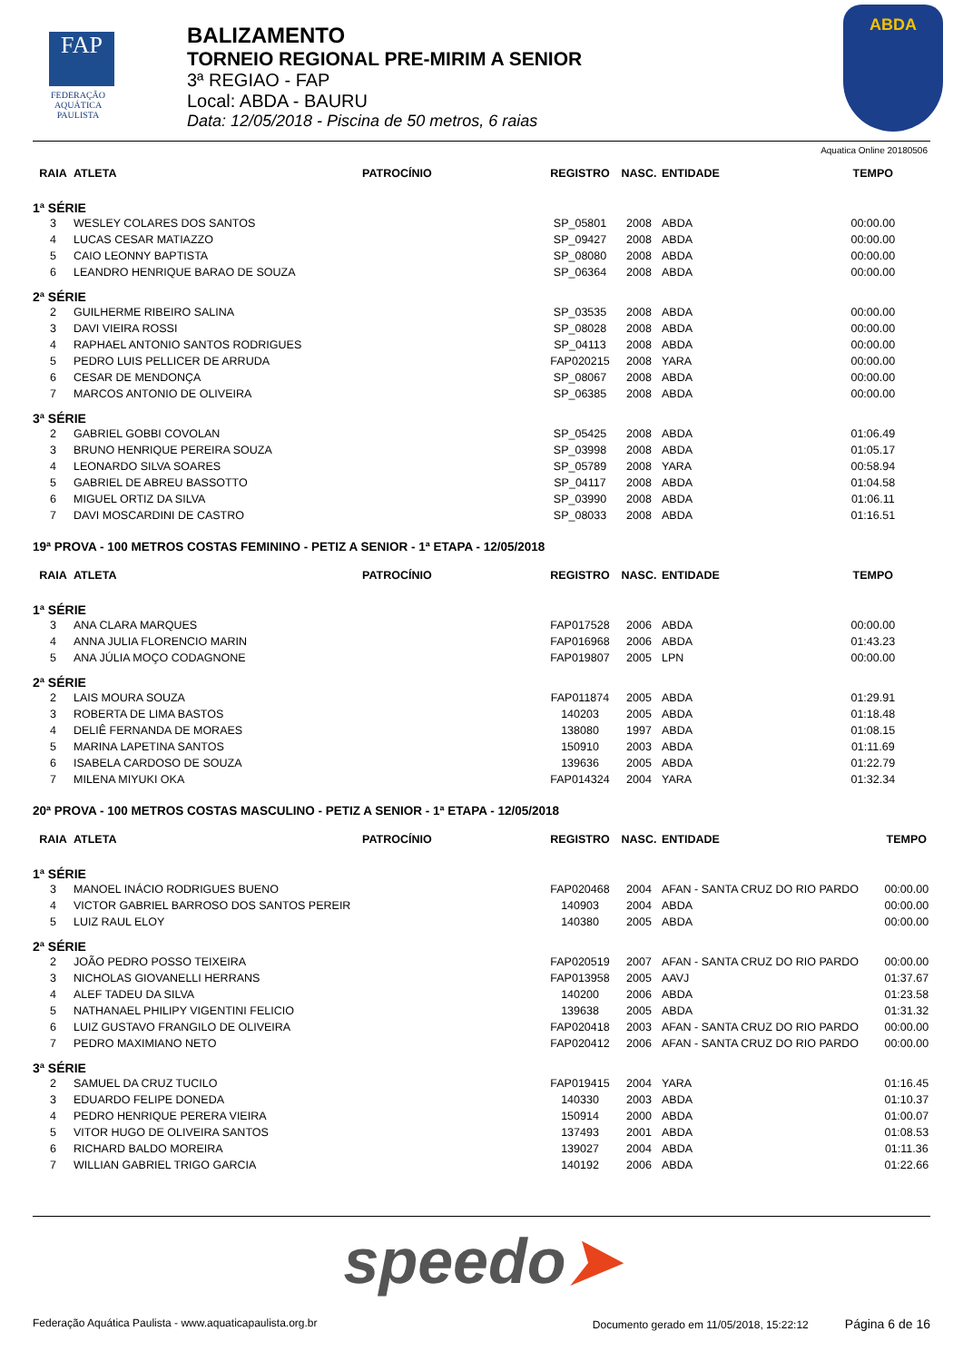FAP
FEDERAÇÃO
AQUÁTICA
PAULISTA
BALIZAMENTO
TORNEIO REGIONAL PRE-MIRIM A SENIOR
3ª REGIAO - FAP
Local: ABDA - BAURU
Data: 12/05/2018 - Piscina de 50 metros, 6 raias
ABDA
Aquatica Online 20180506
| RAIA | ATLETA | PATROCÍNIO | REGISTRO | NASC. | ENTIDADE | TEMPO |
| --- | --- | --- | --- | --- | --- | --- |
| 1ª SÉRIE | | | | | | |
| 3 | WESLEY COLARES DOS SANTOS | | SP_05801 | 2008 | ABDA | 00:00.00 |
| 4 | LUCAS CESAR MATIAZZO | | SP_09427 | 2008 | ABDA | 00:00.00 |
| 5 | CAIO LEONNY BAPTISTA | | SP_08080 | 2008 | ABDA | 00:00.00 |
| 6 | LEANDRO HENRIQUE BARAO DE SOUZA | | SP_06364 | 2008 | ABDA | 00:00.00 |
| 2ª SÉRIE | | | | | | |
| 2 | GUILHERME RIBEIRO SALINA | | SP_03535 | 2008 | ABDA | 00:00.00 |
| 3 | DAVI VIEIRA ROSSI | | SP_08028 | 2008 | ABDA | 00:00.00 |
| 4 | RAPHAEL ANTONIO SANTOS RODRIGUES | | SP_04113 | 2008 | ABDA | 00:00.00 |
| 5 | PEDRO LUIS PELLICER DE ARRUDA | | FAP020215 | 2008 | YARA | 00:00.00 |
| 6 | CESAR DE MENDONÇA | | SP_08067 | 2008 | ABDA | 00:00.00 |
| 7 | MARCOS ANTONIO DE OLIVEIRA | | SP_06385 | 2008 | ABDA | 00:00.00 |
| 3ª SÉRIE | | | | | | |
| 2 | GABRIEL GOBBI COVOLAN | | SP_05425 | 2008 | ABDA | 01:06.49 |
| 3 | BRUNO HENRIQUE PEREIRA SOUZA | | SP_03998 | 2008 | ABDA | 01:05.17 |
| 4 | LEONARDO SILVA SOARES | | SP_05789 | 2008 | YARA | 00:58.94 |
| 5 | GABRIEL DE ABREU BASSOTTO | | SP_04117 | 2008 | ABDA | 01:04.58 |
| 6 | MIGUEL ORTIZ DA SILVA | | SP_03990 | 2008 | ABDA | 01:06.11 |
| 7 | DAVI MOSCARDINI DE CASTRO | | SP_08033 | 2008 | ABDA | 01:16.51 |
19ª PROVA - 100 METROS COSTAS FEMININO - PETIZ A SENIOR - 1ª ETAPA - 12/05/2018
| RAIA | ATLETA | PATROCÍNIO | REGISTRO | NASC. | ENTIDADE | TEMPO |
| --- | --- | --- | --- | --- | --- | --- |
| 1ª SÉRIE | | | | | | |
| 3 | ANA CLARA MARQUES | | FAP017528 | 2006 | ABDA | 00:00.00 |
| 4 | ANNA JULIA FLORENCIO MARIN | | FAP016968 | 2006 | ABDA | 01:43.23 |
| 5 | ANA JÚLIA MOÇO CODAGNONE | | FAP019807 | 2005 | LPN | 00:00.00 |
| 2ª SÉRIE | | | | | | |
| 2 | LAIS MOURA SOUZA | | FAP011874 | 2005 | ABDA | 01:29.91 |
| 3 | ROBERTA DE LIMA BASTOS | | 140203 | 2005 | ABDA | 01:18.48 |
| 4 | DELIÊ FERNANDA DE MORAES | | 138080 | 1997 | ABDA | 01:08.15 |
| 5 | MARINA LAPETINA SANTOS | | 150910 | 2003 | ABDA | 01:11.69 |
| 6 | ISABELA CARDOSO DE SOUZA | | 139636 | 2005 | ABDA | 01:22.79 |
| 7 | MILENA MIYUKI OKA | | FAP014324 | 2004 | YARA | 01:32.34 |
20ª PROVA - 100 METROS COSTAS MASCULINO - PETIZ A SENIOR - 1ª ETAPA - 12/05/2018
| RAIA | ATLETA | PATROCÍNIO | REGISTRO | NASC. | ENTIDADE | TEMPO |
| --- | --- | --- | --- | --- | --- | --- |
| 1ª SÉRIE | | | | | | |
| 3 | MANOEL INÁCIO RODRIGUES BUENO | | FAP020468 | 2004 | AFAN - SANTA CRUZ DO RIO PARDO | 00:00.00 |
| 4 | VICTOR GABRIEL BARROSO DOS SANTOS PEREIR | | 140903 | 2004 | ABDA | 00:00.00 |
| 5 | LUIZ RAUL ELOY | | 140380 | 2005 | ABDA | 00:00.00 |
| 2ª SÉRIE | | | | | | |
| 2 | JOÃO PEDRO POSSO TEIXEIRA | | FAP020519 | 2007 | AFAN - SANTA CRUZ DO RIO PARDO | 00:00.00 |
| 3 | NICHOLAS GIOVANELLI HERRANS | | FAP013958 | 2005 | AAVJ | 01:37.67 |
| 4 | ALEF TADEU DA SILVA | | 140200 | 2006 | ABDA | 01:23.58 |
| 5 | NATHANAEL PHILIPY VIGENTINI FELICIO | | 139638 | 2005 | ABDA | 01:31.32 |
| 6 | LUIZ GUSTAVO FRANGILO DE OLIVEIRA | | FAP020418 | 2003 | AFAN - SANTA CRUZ DO RIO PARDO | 00:00.00 |
| 7 | PEDRO MAXIMIANO NETO | | FAP020412 | 2006 | AFAN - SANTA CRUZ DO RIO PARDO | 00:00.00 |
| 3ª SÉRIE | | | | | | |
| 2 | SAMUEL DA CRUZ TUCILO | | FAP019415 | 2004 | YARA | 01:16.45 |
| 3 | EDUARDO FELIPE DONEDA | | 140330 | 2003 | ABDA | 01:10.37 |
| 4 | PEDRO HENRIQUE PERERA VIEIRA | | 150914 | 2000 | ABDA | 01:00.07 |
| 5 | VITOR HUGO DE OLIVEIRA SANTOS | | 137493 | 2001 | ABDA | 01:08.53 |
| 6 | RICHARD BALDO MOREIRA | | 139027 | 2004 | ABDA | 01:11.36 |
| 7 | WILLIAN GABRIEL TRIGO GARCIA | | 140192 | 2006 | ABDA | 01:22.66 |
speedo➤
Federação Aquática Paulista - www.aquaticapaulista.org.br Documento gerado em 11/05/2018, 15:22:12 Página 6 de 16